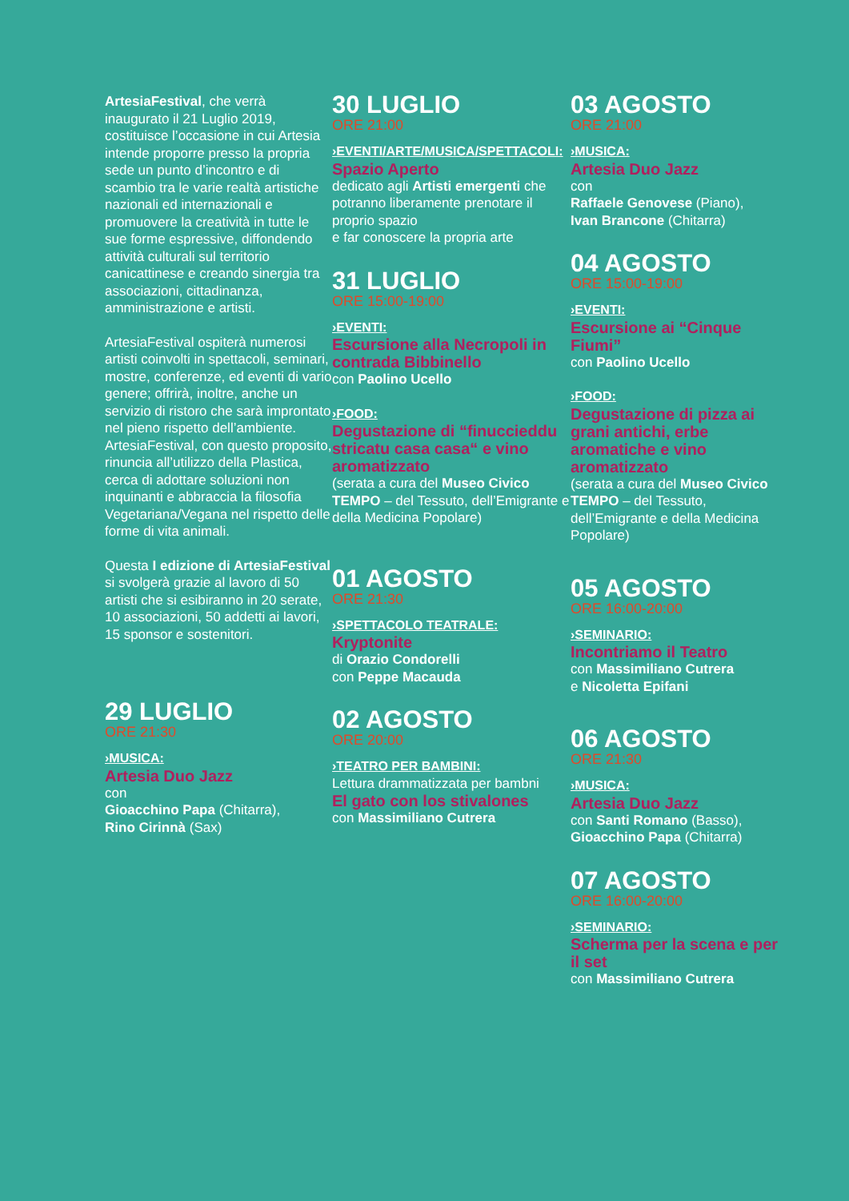ArtesiaFestival, che verrà inaugurato il 21 Luglio 2019, costituisce l’occasione in cui Artesia intende proporre presso la propria sede un punto d’incontro e di scambio tra le varie realtà artistiche nazionali ed internazionali e promuovere la creatività in tutte le sue forme espressive, diffondendo attività culturali sul territorio canicattinese e creando sinergia tra associazioni, cittadinanza, amministrazione e artisti.
ArtesiaFestival ospiterà numerosi artisti coinvolti in spettacoli, seminari, mostre, conferenze, ed eventi di vario genere; offrirà, inoltre, anche un servizio di ristoro che sarà improntato nel pieno rispetto dell’ambiente. ArtesiaFestival, con questo proposito, rinuncia all’utilizzo della Plastica, cerca di adottare soluzioni non inquinanti e abbraccia la filosofia Vegetariana/Vegana nel rispetto delle forme di vita animali.
Questa I edizione di ArtesiaFestival si svolgerà grazie al lavoro di 50 artisti che si esibiranno in 20 serate, 10 associazioni, 50 addetti ai lavori, 15 sponsor e sostenitori.
29 LUGLIO
ORE 21:30
›MUSICA:
Artesia Duo Jazz
con
Gioacchino Papa (Chitarra),
Rino Cirinnà (Sax)
30 LUGLIO
ORE 21:00
›EVENTI/ARTE/MUSICA/SPETTACOLI:
Spazio Aperto
dedicato agli Artisti emergenti che potranno liberamente prenotare il proprio spazio
e far conoscere la propria arte
31 LUGLIO
ORE 15:00-19:00
›EVENTI:
Escursione alla Necropoli in contrada Bibbinello
con Paolino Ucello
›FOOD:
Degustazione di “finuccieddu stricatu casa casa“ e vino aromatizzato
(serata a cura del Museo Civico TEMPO – del Tessuto, dell’Emigrante e della Medicina Popolare)
01 AGOSTO
ORE 21:30
›SPETTACOLO TEATRALE:
Kryptonite
di Orazio Condorelli
con Peppe Macauda
02 AGOSTO
ORE 20:00
›TEATRO PER BAMBINI:
Lettura drammatizzata per bambni
El gato con los stivalones
con Massimiliano Cutrera
03 AGOSTO
ORE 21:00
›MUSICA:
Artesia Duo Jazz
con
Raffaele Genovese (Piano),
Ivan Brancone (Chitarra)
04 AGOSTO
ORE 15:00-19:00
›EVENTI:
Escursione ai “Cinque Fiumi”
con Paolino Ucello
›FOOD:
Degustazione di pizza ai grani antichi, erbe aromatiche e vino aromatizzato
(serata a cura del Museo Civico TEMPO – del Tessuto, dell’Emigrante e della Medicina Popolare)
05 AGOSTO
ORE 16:00-20:00
›SEMINARIO:
Incontriamo il Teatro
con Massimiliano Cutrera
e Nicoletta Epifani
06 AGOSTO
ORE 21:30
›MUSICA:
Artesia Duo Jazz
con Santi Romano (Basso),
Gioacchino Papa (Chitarra)
07 AGOSTO
ORE 16:00-20:00
›SEMINARIO:
Scherma per la scena e per il set
con Massimiliano Cutrera